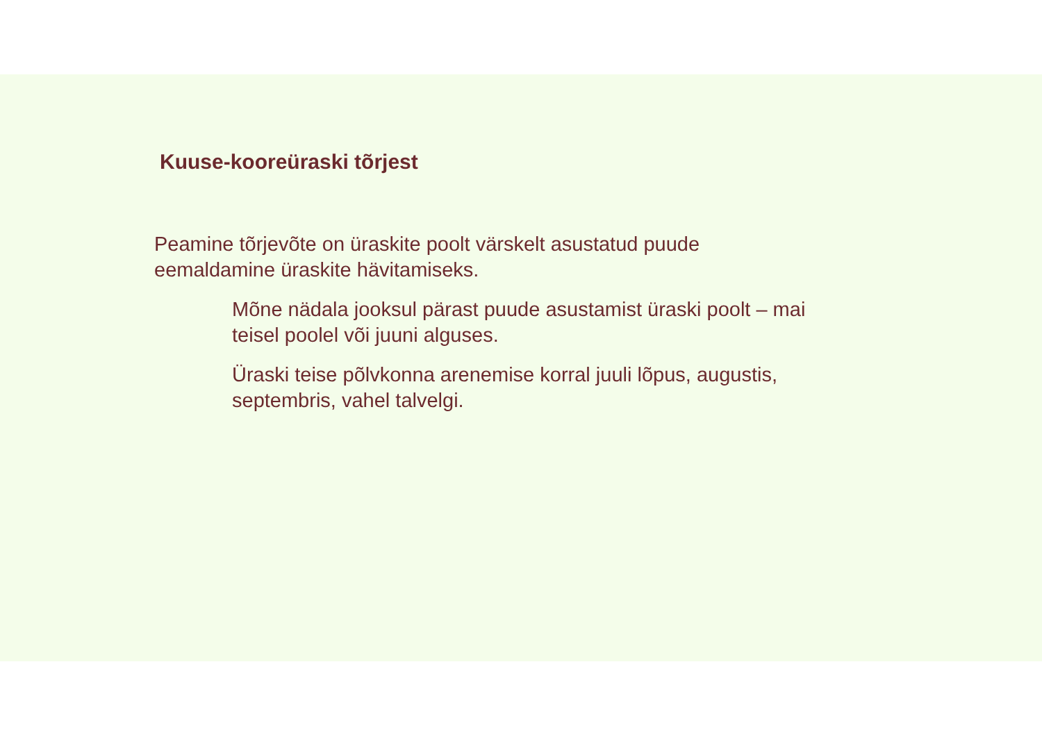Kuuse-kooreüraski tõrjest
Peamine tõrjevõte on üraskite poolt värskelt asustatud puude eemaldamine üraskite hävitamiseks.
Mõne nädala jooksul pärast puude asustamist üraski poolt – mai teisel poolel või juuni alguses.
Üraski teise põlvkonna arenemise korral juuli lõpus, augustis, septembris, vahel talvelgi.